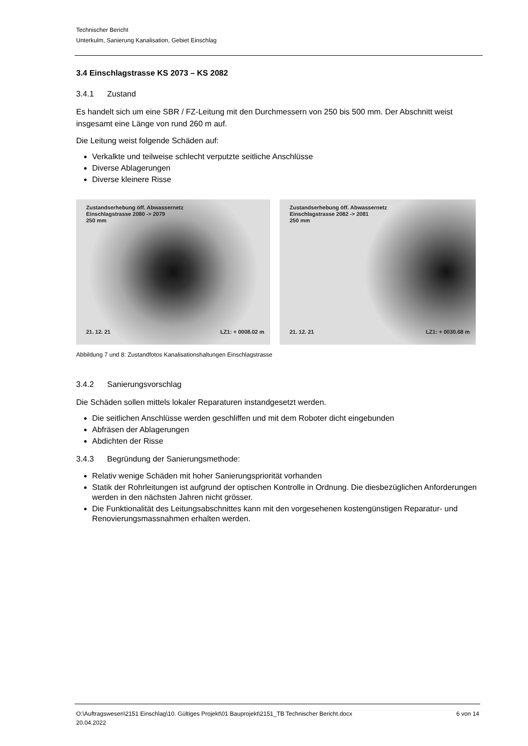Technischer Bericht
Unterkulm, Sanierung Kanalisation, Gebiet Einschlag
3.4 Einschlagstrasse KS 2073 – KS 2082
3.4.1 Zustand
Es handelt sich um eine SBR / FZ-Leitung mit den Durchmessern von 250 bis 500 mm. Der Abschnitt weist insgesamt eine Länge von rund 260 m auf.
Die Leitung weist folgende Schäden auf:
Verkalkte und teilweise schlecht verputzte seitliche Anschlüsse
Diverse Ablagerungen
Diverse kleinere Risse
Zustandserhebung öff. Abwassernetz
Einschlagstrasse 2080 -> 2079
250 mm
21. 12. 21 LZ1: + 0008.02 m
Zustandserhebung öff. Abwassernetz
Einschlagstrasse 2082 -> 2081
250 mm
21. 12. 21 LZ1: + 0030.68 m
Abbildung 7 und 8: Zustandfotos Kanalisationshaltungen Einschlagstrasse
3.4.2 Sanierungsvorschlag
Die Schäden sollen mittels lokaler Reparaturen instandgesetzt werden.
Die seitlichen Anschlüsse werden geschliffen und mit dem Roboter dicht eingebunden
Abfräsen der Ablagerungen
Abdichten der Risse
3.4.3 Begründung der Sanierungsmethode:
Relativ wenige Schäden mit hoher Sanierungspriorität vorhanden
Statik der Rohrleitungen ist aufgrund der optischen Kontrolle in Ordnung. Die diesbezüglichen Anforderungen werden in den nächsten Jahren nicht grösser.
Die Funktionalität des Leitungsabschnittes kann mit den vorgesehenen kostengünstigen Reparatur- und Renovierungsmassnahmen erhalten werden.
O:\Auftragswesen\2151 Einschlag\10. Gültiges Projekt\01 Bauprojekt\2151_TB Technischer Bericht.docx
20.04.2022
6 von 14